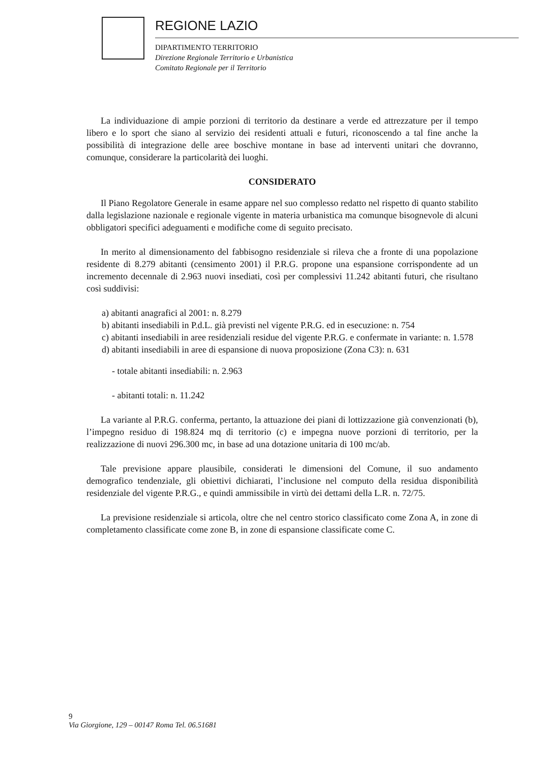REGIONE LAZIO
DIPARTIMENTO TERRITORIO
Direzione Regionale Territorio e Urbanistica
Comitato Regionale per il Territorio
La individuazione di ampie porzioni di territorio da destinare a verde ed attrezzature per il tempo libero e lo sport che siano al servizio dei residenti attuali e futuri, riconoscendo a tal fine anche la possibilità di integrazione delle aree boschive montane in base ad interventi unitari che dovranno, comunque, considerare la particolarità dei luoghi.
CONSIDERATO
Il Piano Regolatore Generale in esame appare nel suo complesso redatto nel rispetto di quanto stabilito dalla legislazione nazionale e regionale vigente in materia urbanistica ma comunque bisognevole di alcuni obbligatori specifici adeguamenti e modifiche come di seguito precisato.
In merito al dimensionamento del fabbisogno residenziale si rileva che a fronte di una popolazione residente di 8.279 abitanti (censimento 2001) il P.R.G. propone una espansione corrispondente ad un incremento decennale di 2.963 nuovi insediati, così per complessivi 11.242 abitanti futuri, che risultano così suddivisi:
a) abitanti anagrafici al 2001: n. 8.279
b) abitanti insediabili in P.d.L. già previsti nel vigente P.R.G. ed in esecuzione: n. 754
c) abitanti insediabili in aree residenziali residue del vigente P.R.G. e confermate in variante: n. 1.578
d) abitanti insediabili in aree di espansione di nuova proposizione (Zona C3): n. 631
- totale abitanti insediabili: n. 2.963
- abitanti totali: n. 11.242
La variante al P.R.G. conferma, pertanto, la attuazione dei piani di lottizzazione già convenzionati (b), l’impegno residuo di 198.824 mq di territorio (c) e impegna nuove porzioni di territorio, per la realizzazione di nuovi 296.300 mc, in base ad una dotazione unitaria di 100 mc/ab.
Tale previsione appare plausibile, considerati le dimensioni del Comune, il suo andamento demografico tendenziale, gli obiettivi dichiarati, l’inclusione nel computo della residua disponibilità residenziale del vigente P.R.G., e quindi ammissibile in virtù dei dettami della L.R. n. 72/75.
La previsione residenziale si articola, oltre che nel centro storico classificato come Zona A, in zone di completamento classificate come zone B, in zone di espansione classificate come C.
9
Via Giorgione, 129 – 00147 Roma Tel. 06.51681